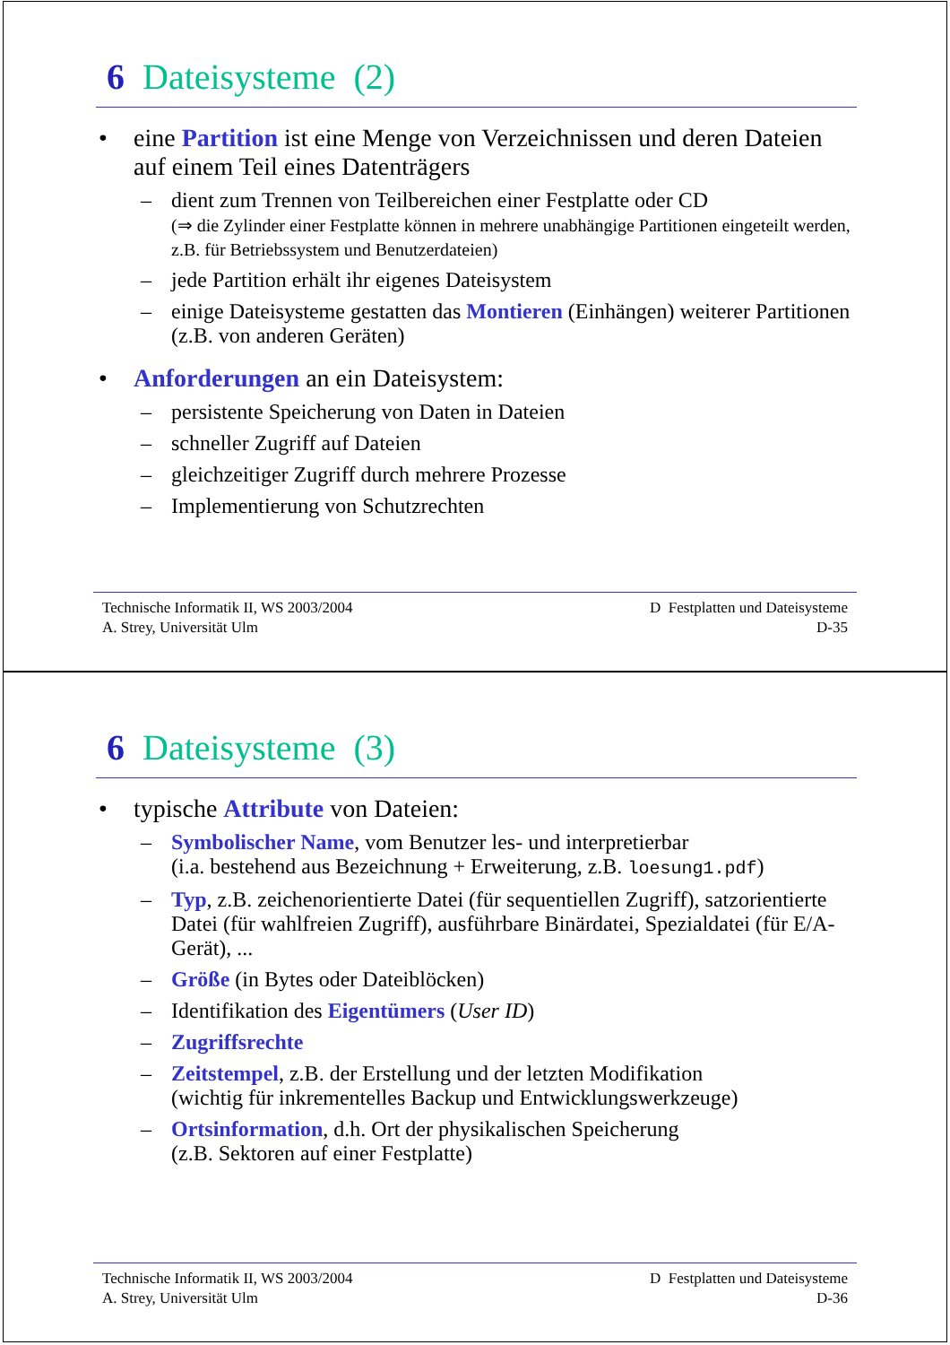6 Dateisysteme (2)
eine Partition ist eine Menge von Verzeichnissen und deren Dateien auf einem Teil eines Datenträgers
– dient zum Trennen von Teilbereichen einer Festplatte oder CD
(⇒ die Zylinder einer Festplatte können in mehrere unabhängige Partitionen eingeteilt werden, z.B. für Betriebssystem und Benutzerdateien)
– jede Partition erhält ihr eigenes Dateisystem
– einige Dateisysteme gestatten das Montieren (Einhängen) weiterer Partitionen (z.B. von anderen Geräten)
Anforderungen an ein Dateisystem:
– persistente Speicherung von Daten in Dateien
– schneller Zugriff auf Dateien
– gleichzeitiger Zugriff durch mehrere Prozesse
– Implementierung von Schutzrechten
Technische Informatik II, WS 2003/2004
A. Strey, Universität Ulm
D Festplatten und Dateisysteme
D-35
6 Dateisysteme (3)
typische Attribute von Dateien:
– Symbolischer Name, vom Benutzer les- und interpretierbar
(i.a. bestehend aus Bezeichnung + Erweiterung, z.B. loesung1.pdf)
– Typ, z.B. zeichenorientierte Datei (für sequentiellen Zugriff), satzorientierte Datei (für wahlfreien Zugriff), ausführbare Binärdatei, Spezialdatei (für E/A-Gerät), ...
– Größe (in Bytes oder Dateiblöcken)
– Identifikation des Eigentümers (User ID)
– Zugriffsrechte
– Zeitstempel, z.B. der Erstellung und der letzten Modifikation
(wichtig für inkrementelles Backup und Entwicklungswerkzeuge)
– Ortsinformation, d.h. Ort der physikalischen Speicherung
(z.B. Sektoren auf einer Festplatte)
Technische Informatik II, WS 2003/2004
A. Strey, Universität Ulm
D Festplatten und Dateisysteme
D-36